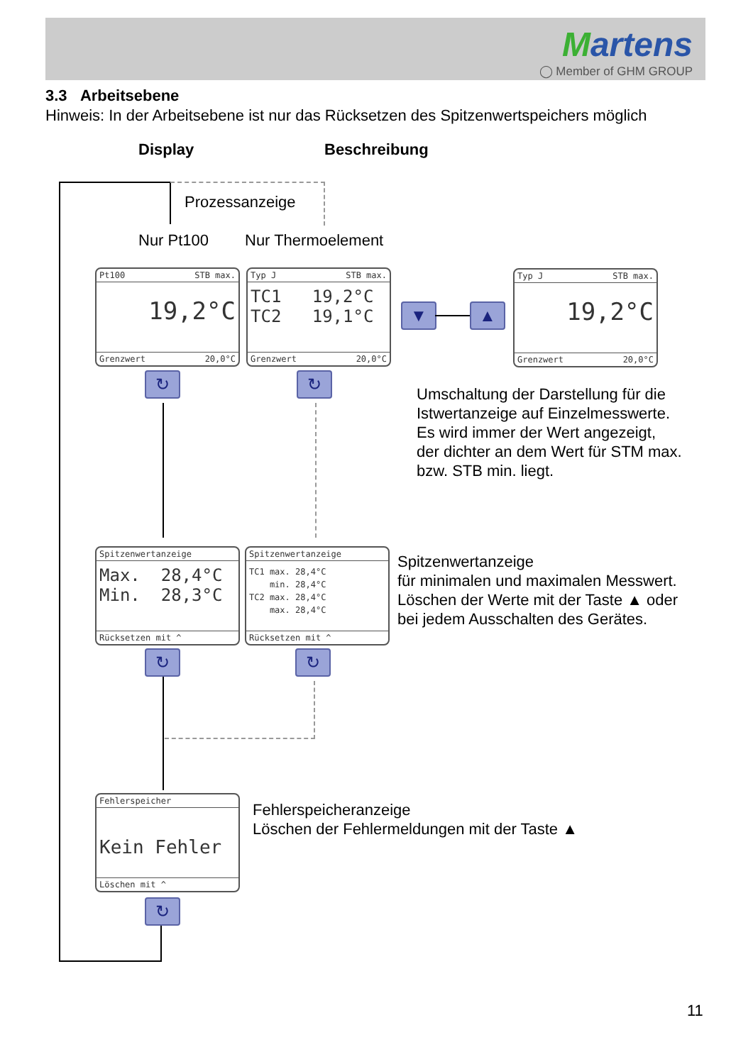Martens
◯ Member of GHM GROUP
3.3 Arbeitsebene
Hinweis: In der Arbeitsebene ist nur das Rücksetzen des Spitzenwertspeichers möglich
Display Beschreibung
Prozessanzeige
Nur Pt100 Nur Thermoelement
Pt100 STB max.
19,2°C
Grenzwert 20,0°C
Typ J STB max.
TC1 19,2°C
TC2 19,1°C
Grenzwert 20,0°C
▼ ▲
Typ J STB max.
19,2°C
Grenzwert 20,0°C
↻ ↻
Umschaltung der Darstellung für die
Istwertanzeige auf Einzelmesswerte.
Es wird immer der Wert angezeigt,
der dichter an dem Wert für STM max.
bzw. STB min. liegt.
Spitzenwertanzeige
Max. 28,4°C
Min. 28,3°C
Rücksetzen mit ^
Spitzenwertanzeige
TC1 max. 28,4°C
min. 28,4°C
TC2 max. 28,4°C
max. 28,4°C
Rücksetzen mit ^
Spitzenwertanzeige
für minimalen und maximalen Messwert.
Löschen der Werte mit der Taste ▲ oder
bei jedem Ausschalten des Gerätes.
↻ ↻
Fehlerspeicher
Kein Fehler
Löschen mit ^
Fehlerspeicheranzeige
Löschen der Fehlermeldungen mit der Taste ▲
↻
11